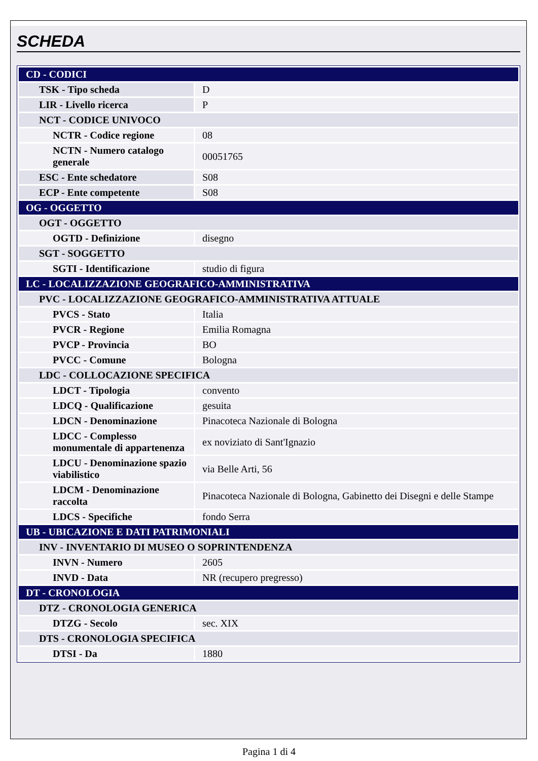SCHEDA
| CD - CODICI | |
| TSK - Tipo scheda | D |
| LIR - Livello ricerca | P |
| NCT - CODICE UNIVOCO | |
| NCTR - Codice regione | 08 |
| NCTN - Numero catalogo generale | 00051765 |
| ESC - Ente schedatore | S08 |
| ECP - Ente competente | S08 |
| OG - OGGETTO | |
| OGT - OGGETTO | |
| OGTD - Definizione | disegno |
| SGT - SOGGETTO | |
| SGTI - Identificazione | studio di figura |
| LC - LOCALIZZAZIONE GEOGRAFICO-AMMINISTRATIVA | |
| PVC - LOCALIZZAZIONE GEOGRAFICO-AMMINISTRATIVA ATTUALE | |
| PVCS - Stato | Italia |
| PVCR - Regione | Emilia Romagna |
| PVCP - Provincia | BO |
| PVCC - Comune | Bologna |
| LDC - COLLOCAZIONE SPECIFICA | |
| LDCT - Tipologia | convento |
| LDCQ - Qualificazione | gesuita |
| LDCN - Denominazione | Pinacoteca Nazionale di Bologna |
| LDCC - Complesso monumentale di appartenenza | ex noviziato di Sant'Ignazio |
| LDCU - Denominazione spazio viabilistico | via Belle Arti, 56 |
| LDCM - Denominazione raccolta | Pinacoteca Nazionale di Bologna, Gabinetto dei Disegni e delle Stampe |
| LDCS - Specifiche | fondo Serra |
| UB - UBICAZIONE E DATI PATRIMONIALI | |
| INV - INVENTARIO DI MUSEO O SOPRINTENDENZA | |
| INVN - Numero | 2605 |
| INVD - Data | NR (recupero pregresso) |
| DT - CRONOLOGIA | |
| DTZ - CRONOLOGIA GENERICA | |
| DTZG - Secolo | sec. XIX |
| DTS - CRONOLOGIA SPECIFICA | |
| DTSI - Da | 1880 |
Pagina 1 di 4